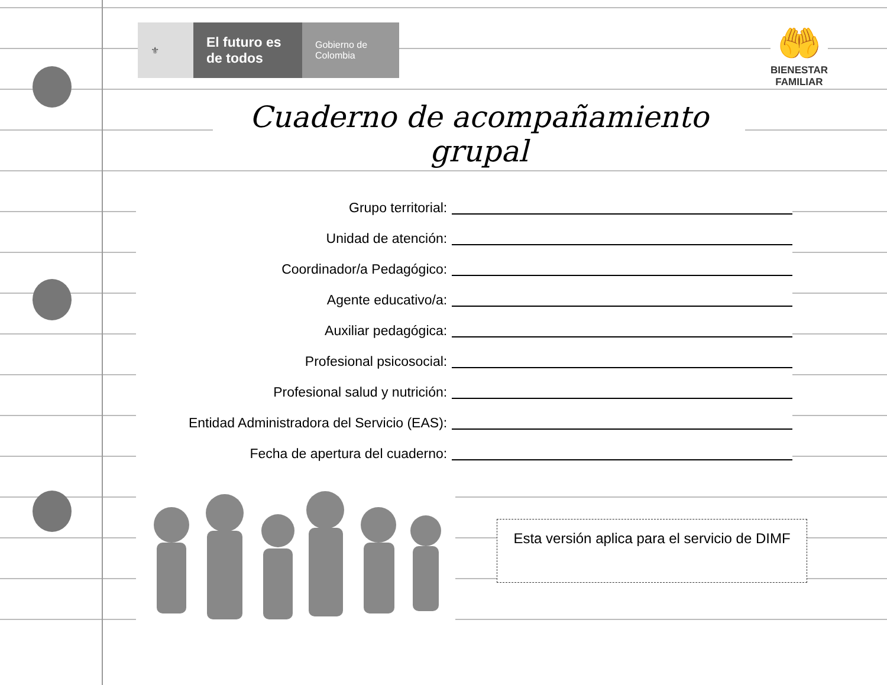⚜
El futuro es de todos
Gobierno de Colombia
🤲
BIENESTAR
FAMILIAR
Cuaderno de acompañamiento grupal
Grupo territorial:
Unidad de atención:
Coordinador/a Pedagógico:
Agente educativo/a:
Auxiliar pedagógica:
Profesional psicosocial:
Profesional salud y nutrición:
Entidad Administradora del Servicio (EAS):
Fecha de apertura del cuaderno:
Esta versión aplica para el servicio de DIMF